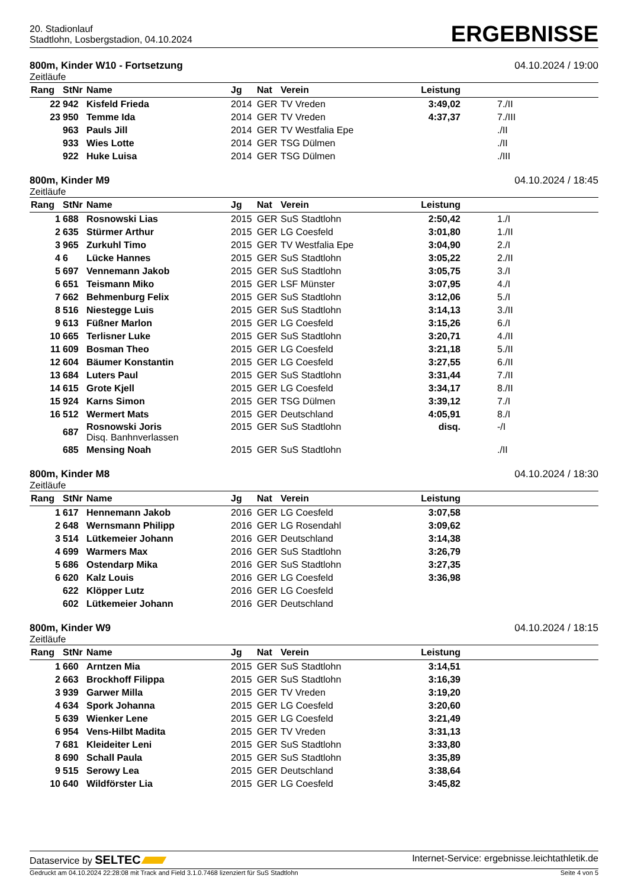20. Stadionlauf
Stadtlohn, Losbergstadion, 04.10.2024
ERGEBNISSE
800m, Kinder W10 - Fortsetzung 04.10.2024 / 19:00
Zeitläufe
| Rang | StNr | Name | Jg | Nat | Verein | Leistung | |
| --- | --- | --- | --- | --- | --- | --- | --- |
| 22 | 942 | Kisfeld Frieda | 2014 | GER | TV Vreden | 3:49,02 | 7./II |
| 23 | 950 | Temme Ida | 2014 | GER | TV Vreden | 4:37,37 | 7./III |
| | 963 | Pauls Jill | 2014 | GER | TV Westfalia Epe | | ./II |
| | 933 | Wies Lotte | 2014 | GER | TSG Dülmen | | ./II |
| | 922 | Huke Luisa | 2014 | GER | TSG Dülmen | | ./III |
800m, Kinder M9 04.10.2024 / 18:45
Zeitläufe
| Rang | StNr | Name | Jg | Nat | Verein | Leistung | |
| --- | --- | --- | --- | --- | --- | --- | --- |
| 1 | 688 | Rosnowski Lias | 2015 | GER | SuS Stadtlohn | 2:50,42 | 1./I |
| 2 | 635 | Stürmer Arthur | 2015 | GER | LG Coesfeld | 3:01,80 | 1./II |
| 3 | 965 | Zurkuhl Timo | 2015 | GER | TV Westfalia Epe | 3:04,90 | 2./I |
| 4 | 6 | Lücke Hannes | 2015 | GER | SuS Stadtlohn | 3:05,22 | 2./II |
| 5 | 697 | Vennemann Jakob | 2015 | GER | SuS Stadtlohn | 3:05,75 | 3./I |
| 6 | 651 | Teismann Miko | 2015 | GER | LSF Münster | 3:07,95 | 4./I |
| 7 | 662 | Behmenburg Felix | 2015 | GER | SuS Stadtlohn | 3:12,06 | 5./I |
| 8 | 516 | Niestegge Luis | 2015 | GER | SuS Stadtlohn | 3:14,13 | 3./II |
| 9 | 613 | Füßner Marlon | 2015 | GER | LG Coesfeld | 3:15,26 | 6./I |
| 10 | 665 | Terlisner Luke | 2015 | GER | SuS Stadtlohn | 3:20,71 | 4./II |
| 11 | 609 | Bosman Theo | 2015 | GER | LG Coesfeld | 3:21,18 | 5./II |
| 12 | 604 | Bäumer Konstantin | 2015 | GER | LG Coesfeld | 3:27,55 | 6./II |
| 13 | 684 | Luters Paul | 2015 | GER | SuS Stadtlohn | 3:31,44 | 7./II |
| 14 | 615 | Grote Kjell | 2015 | GER | LG Coesfeld | 3:34,17 | 8./II |
| 15 | 924 | Karns Simon | 2015 | GER | TSG Dülmen | 3:39,12 | 7./I |
| 16 | 512 | Wermert Mats | 2015 | GER | Deutschland | 4:05,91 | 8./I |
| | 687 | Rosnowski Joris Disq. Banhnverlassen | 2015 | GER | SuS Stadtlohn | disq. | -/I |
| | 685 | Mensing Noah | 2015 | GER | SuS Stadtlohn | | ./II |
800m, Kinder M8 04.10.2024 / 18:30
Zeitläufe
| Rang | StNr | Name | Jg | Nat | Verein | Leistung | |
| --- | --- | --- | --- | --- | --- | --- | --- |
| 1 | 617 | Hennemann Jakob | 2016 | GER | LG Coesfeld | 3:07,58 | |
| 2 | 648 | Wernsmann Philipp | 2016 | GER | LG Rosendahl | 3:09,62 | |
| 3 | 514 | Lütkemeier Johann | 2016 | GER | Deutschland | 3:14,38 | |
| 4 | 699 | Warmers Max | 2016 | GER | SuS Stadtlohn | 3:26,79 | |
| 5 | 686 | Ostendarp Mika | 2016 | GER | SuS Stadtlohn | 3:27,35 | |
| 6 | 620 | Kalz Louis | 2016 | GER | LG Coesfeld | 3:36,98 | |
| | 622 | Klöpper Lutz | 2016 | GER | LG Coesfeld | | |
| | 602 | Lütkemeier Johann | 2016 | GER | Deutschland | | |
800m, Kinder W9 04.10.2024 / 18:15
Zeitläufe
| Rang | StNr | Name | Jg | Nat | Verein | Leistung | |
| --- | --- | --- | --- | --- | --- | --- | --- |
| 1 | 660 | Arntzen Mia | 2015 | GER | SuS Stadtlohn | 3:14,51 | |
| 2 | 663 | Brockhoff Filippa | 2015 | GER | SuS Stadtlohn | 3:16,39 | |
| 3 | 939 | Garwer Milla | 2015 | GER | TV Vreden | 3:19,20 | |
| 4 | 634 | Spork Johanna | 2015 | GER | LG Coesfeld | 3:20,60 | |
| 5 | 639 | Wienker Lene | 2015 | GER | LG Coesfeld | 3:21,49 | |
| 6 | 954 | Vens-Hilbt Madita | 2015 | GER | TV Vreden | 3:31,13 | |
| 7 | 681 | Kleideiter Leni | 2015 | GER | SuS Stadtlohn | 3:33,80 | |
| 8 | 690 | Schall Paula | 2015 | GER | SuS Stadtlohn | 3:35,89 | |
| 9 | 515 | Serowy Lea | 2015 | GER | Deutschland | 3:38,64 | |
| 10 | 640 | Wildförster Lia | 2015 | GER | LG Coesfeld | 3:45,82 | |
Dataservice by SELTEC Internet-Service: ergebnisse.leichtathletik.de
Gedruckt am 04.10.2024 22:28:08 mit Track and Field 3.1.0.7468 lizenziert für SuS Stadtlohn Seite 4 von 5